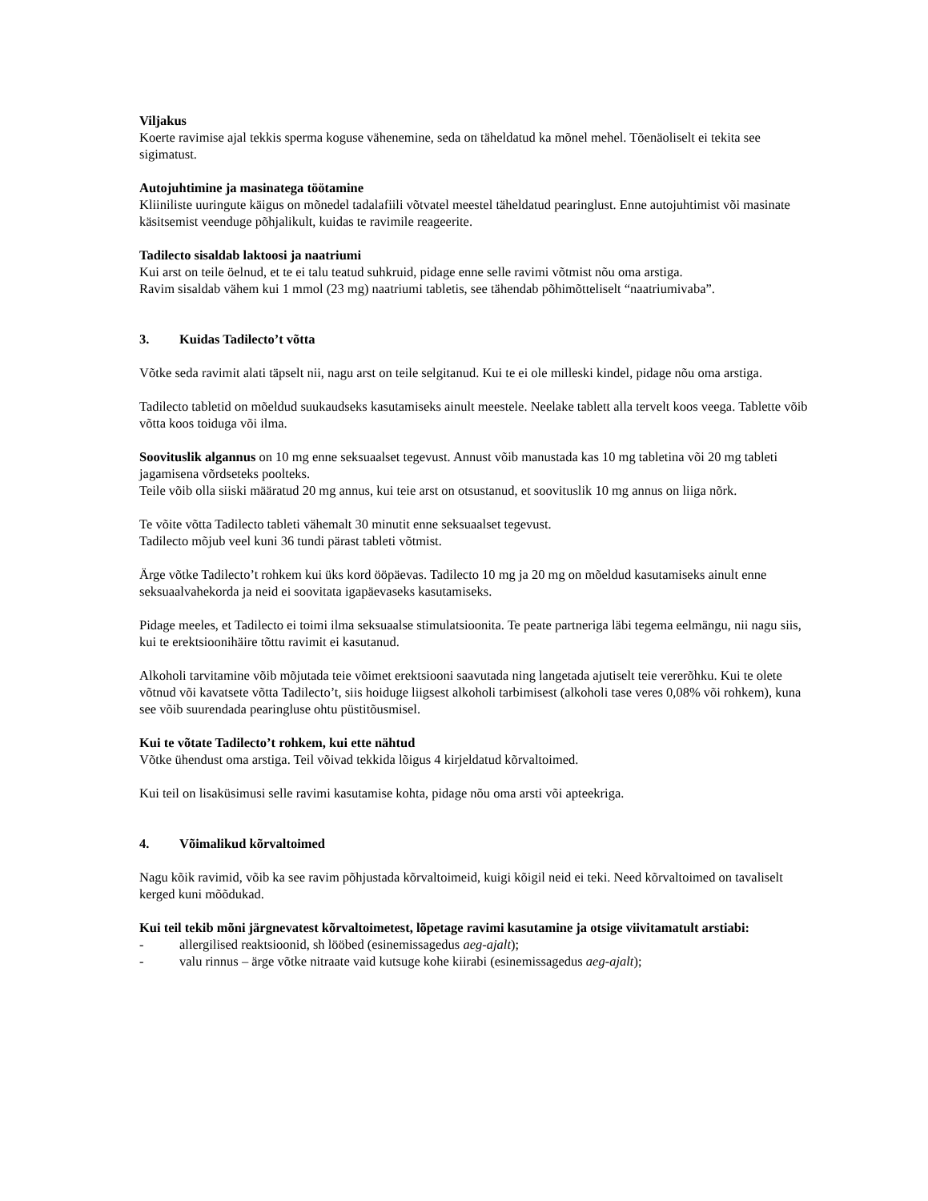Viljakus
Koerte ravimise ajal tekkis sperma koguse vähenemine, seda on täheldatud ka mõnel mehel. Tõenäoliselt ei tekita see sigimatust.
Autojuhtimine ja masinatega töötamine
Kliiniliste uuringute käigus on mõnedel tadalafiili võtvatel meestel täheldatud pearinglust. Enne autojuhtimist või masinate käsitsemist veenduge põhjalikult, kuidas te ravimile reageerite.
Tadilecto sisaldab laktoosi ja naatriumi
Kui arst on teile öelnud, et te ei talu teatud suhkruid, pidage enne selle ravimi võtmist nõu oma arstiga.
Ravim sisaldab vähem kui 1 mmol (23 mg) naatriumi tabletis, see tähendab põhimõtteliselt “naatriumivaba”.
3. Kuidas Tadilecto’t võtta
Võtke seda ravimit alati täpselt nii, nagu arst on teile selgitanud. Kui te ei ole milleski kindel, pidage nõu oma arstiga.
Tadilecto tabletid on mõeldud suukaudseks kasutamiseks ainult meestele. Neelake tablett alla tervelt koos veega. Tablette võib võtta koos toiduga või ilma.
Soovituslik algannus on 10 mg enne seksuaalset tegevust. Annust võib manustada kas 10 mg tabletina või 20 mg tableti jagamisena võrdseteks poolteks.
Teile võib olla siiski määratud 20 mg annus, kui teie arst on otsustanud, et soovituslik 10 mg annus on liiga nõrk.
Te võite võtta Tadilecto tableti vähemalt 30 minutit enne seksuaalset tegevust.
Tadilecto mõjub veel kuni 36 tundi pärast tableti võtmist.
Ärge võtke Tadilecto’t rohkem kui üks kord ööpäevas. Tadilecto 10 mg ja 20 mg on mõeldud kasutamiseks ainult enne seksuaalvahekorda ja neid ei soovitata igapäevaseks kasutamiseks.
Pidage meeles, et Tadilecto ei toimi ilma seksuaalse stimulatsioonita. Te peate partneriga läbi tegema eelmängu, nii nagu siis, kui te erektsioonihäire tõttu ravimit ei kasutanud.
Alkoholi tarvitamine võib mõjutada teie võimet erektsiooni saavutada ning langetada ajutiselt teie vererõhku. Kui te olete võtnud või kavatsete võtta Tadilecto’t, siis hoiduge liigsest alkoholi tarbimisest (alkoholi tase veres 0,08% või rohkem), kuna see võib suurendada pearingluse ohtu püstitõusmisel.
Kui te võtate Tadilecto’t rohkem, kui ette nähtud
Võtke ühendust oma arstiga. Teil võivad tekkida lõigus 4 kirjeldatud kõrvaltoimed.
Kui teil on lisaküsimusi selle ravimi kasutamise kohta, pidage nõu oma arsti või apteekriga.
4. Võimalikud kõrvaltoimed
Nagu kõik ravimid, võib ka see ravim põhjustada kõrvaltoimeid, kuigi kõigil neid ei teki. Need kõrvaltoimed on tavaliselt kerged kuni mõõdukad.
Kui teil tekib mõni järgnevatest kõrvaltoimetest, lõpetage ravimi kasutamine ja otsige viivitamatult arstiabi:
- allergilised reaktsioonid, sh lööbed (esinemissagedus aeg-ajalt);
- valu rinnus – ärge võtke nitraate vaid kutsuge kohe kiirabi (esinemissagedus aeg-ajalt);